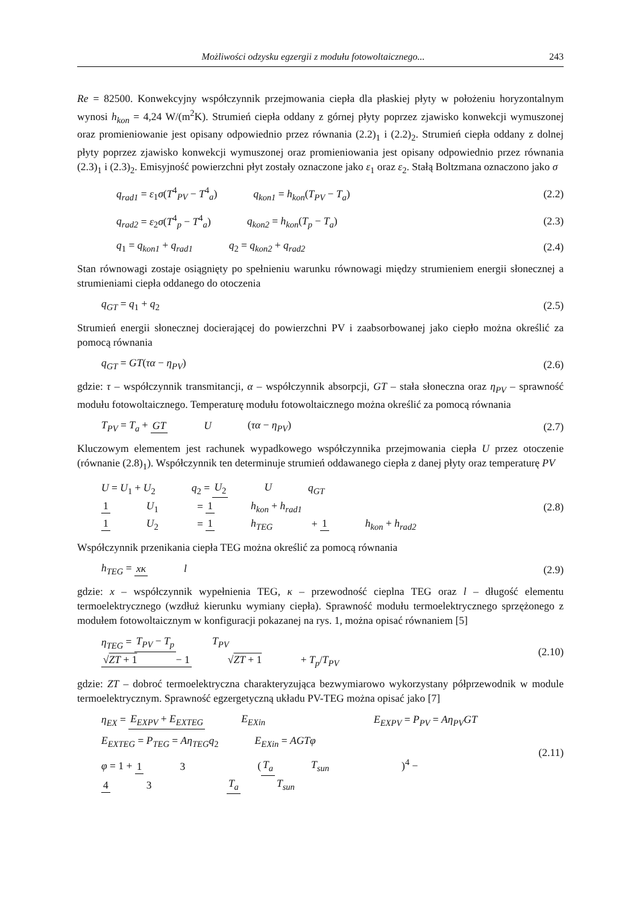Możliwości odzysku egzergii z modułu fotowoltaicznego... 243
Re = 82500. Konwekcyjny współczynnik przejmowania ciepła dla płaskiej płyty w położeniu horyzontalnym wynosi h<sub>kon</sub> = 4,24 W/(m<sup>2</sup>K). Strumień ciepła oddany z górnej płyty poprzez zjawisko konwekcji wymuszonej oraz promieniowanie jest opisany odpowiednio przez równania (2.2)<sub>1</sub> i (2.2)<sub>2</sub>. Strumień ciepła oddany z dolnej płyty poprzez zjawisko konwekcji wymuszonej oraz promieniowania jest opisany odpowiednio przez równania (2.3)<sub>1</sub> i (2.3)<sub>2</sub>. Emisyjność powierzchni płyt zostały oznaczone jako ε<sub>1</sub> oraz ε<sub>2</sub>. Stałą Boltzmana oznaczono jako σ
q<sub>rad1</sub> = ε<sub>1</sub>σ(T<sup>4</sup><sub>PV</sub> − T<sup>4</sup><sub>a</sub>) q<sub>kon1</sub> = h<sub>kon</sub>(T<sub>PV</sub> − T<sub>a</sub>)
(2.2)
q<sub>rad2</sub> = ε<sub>2</sub>σ(T<sup>4</sup><sub>p</sub> − T<sup>4</sup><sub>a</sub>) q<sub>kon2</sub> = h<sub>kon</sub>(T<sub>p</sub> − T<sub>a</sub>)
(2.3)
q<sub>1</sub> = q<sub>kon1</sub> + q<sub>rad1</sub> q<sub>2</sub> = q<sub>kon2</sub> + q<sub>rad2</sub>
(2.4)
Stan równowagi zostaje osiągnięty po spełnieniu warunku równowagi między strumieniem energii słonecznej a strumieniami ciepła oddanego do otoczenia
q<sub>GT</sub> = q<sub>1</sub> + q<sub>2</sub> (2.5)
Strumień energii słonecznej docierającej do powierzchni PV i zaabsorbowanej jako ciepło można określić za pomocą równania
q<sub>GT</sub> = GT(τα − η<sub>PV</sub>) (2.6)
gdzie: τ – współczynnik transmitancji, α – współczynnik absorpcji, GT – stała słoneczna oraz η<sub>PV</sub> – sprawność modułu fotowoltaicznego. Temperaturę modułu fotowoltaicznego można określić za pomocą równania
T<sub>PV</sub> = T<sub>a</sub> + GT U (τα − η<sub>PV</sub>) (2.7)
Kluczowym elementem jest rachunek wypadkowego współczynnika przejmowania ciepła U przez otoczenie (równanie (2.8)<sub>1</sub>). Współczynnik ten determinuje strumień oddawanego ciepła z danej płyty oraz temperaturę PV
U = U<sub>1</sub> + U<sub>2</sub> q<sub>2</sub> = U<sub>2</sub> U q<sub>GT</sub>
1 U<sub>1</sub> = 1 h<sub>kon</sub> + h<sub>rad1</sub> 1 U<sub>2</sub> = 1 h<sub>TEG</sub> + 1 h<sub>kon</sub> + h<sub>rad2</sub>
(2.8)
Współczynnik przenikania ciepła TEG można określić za pomocą równania
h<sub>TEG</sub> = xκ l (2.9)
gdzie: x – współczynnik wypełnienia TEG, κ – przewodność cieplna TEG oraz l – długość elementu termoelektrycznego (wzdłuż kierunku wymiany ciepła). Sprawność modułu termoelektrycznego sprzężonego z modułem fotowoltaicznym w konfiguracji pokazanej na rys. 1, można opisać równaniem [5]
η<sub>TEG</sub> = T<sub>PV</sub> − T<sub>p</sub> T<sub>PV</sub> √ZT + 1 − 1 √ZT + 1 + T<sub>p</sub>/T<sub>PV</sub>
(2.10)
gdzie: ZT – dobroć termoelektryczna charakteryzująca bezwymiarowo wykorzystany półprzewodnik w module termoelektrycznym. Sprawność egzergetyczną układu PV-TEG można opisać jako [7]
η<sub>EX</sub> = E<sub>EXPV</sub> + E<sub>EXTEG</sub> E<sub>EXin</sub> E<sub>EXPV</sub> = P<sub>PV</sub> = Aη<sub>PV</sub>GT
E<sub>EXTEG</sub> = P<sub>TEG</sub> = Aη<sub>TEG</sub>q<sub>2</sub> E<sub>EXin</sub> = AGTφ
φ = 1 + 1 3 (T<sub>a</sub> T<sub>sun</sub>)<sup>4</sup> − 4 3 T<sub>a</sub> T<sub>sun</sub>
(2.11)